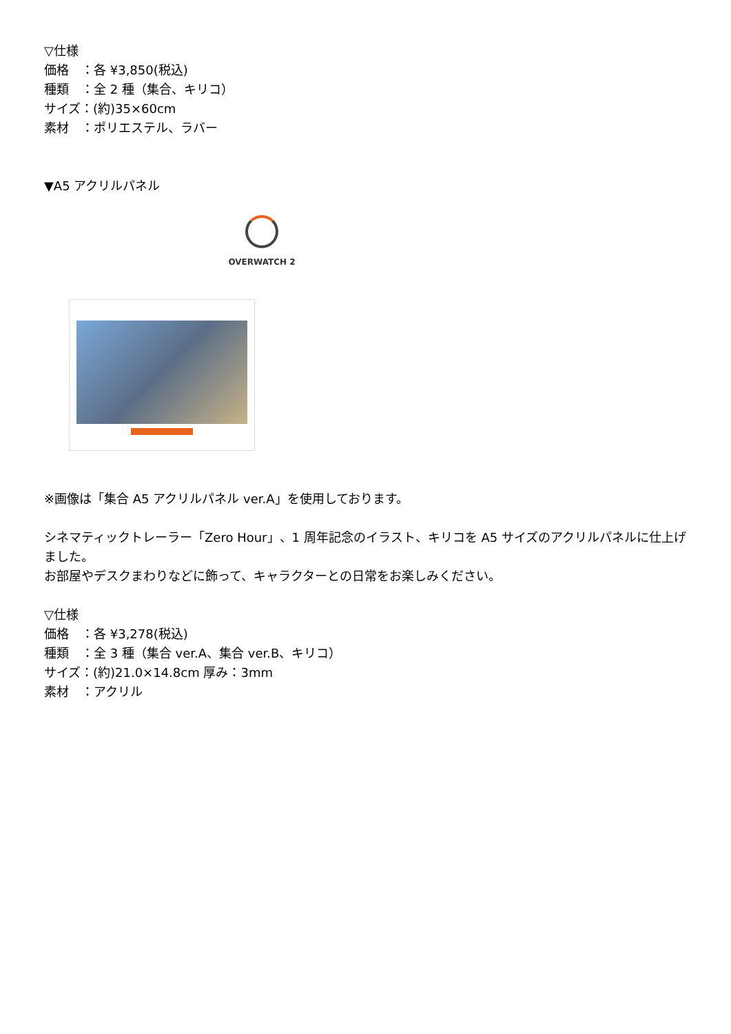▽仕様
価格　：各 ¥3,850(税込)
種類　：全 2 種（集合、キリコ）
サイズ：(約)35×60cm
素材　：ポリエステル、ラバー
▼A5 アクリルパネル
OVERWATCH 2
※画像は「集合 A5 アクリルパネル ver.A」を使用しております。
シネマティックトレーラー「Zero Hour」、1 周年記念のイラスト、キリコを A5 サイズのアクリルパネルに仕上げました。
お部屋やデスクまわりなどに飾って、キャラクターとの日常をお楽しみください。
▽仕様
価格　：各 ¥3,278(税込)
種類　：全 3 種（集合 ver.A、集合 ver.B、キリコ）
サイズ：(約)21.0×14.8cm 厚み：3mm
素材　：アクリル